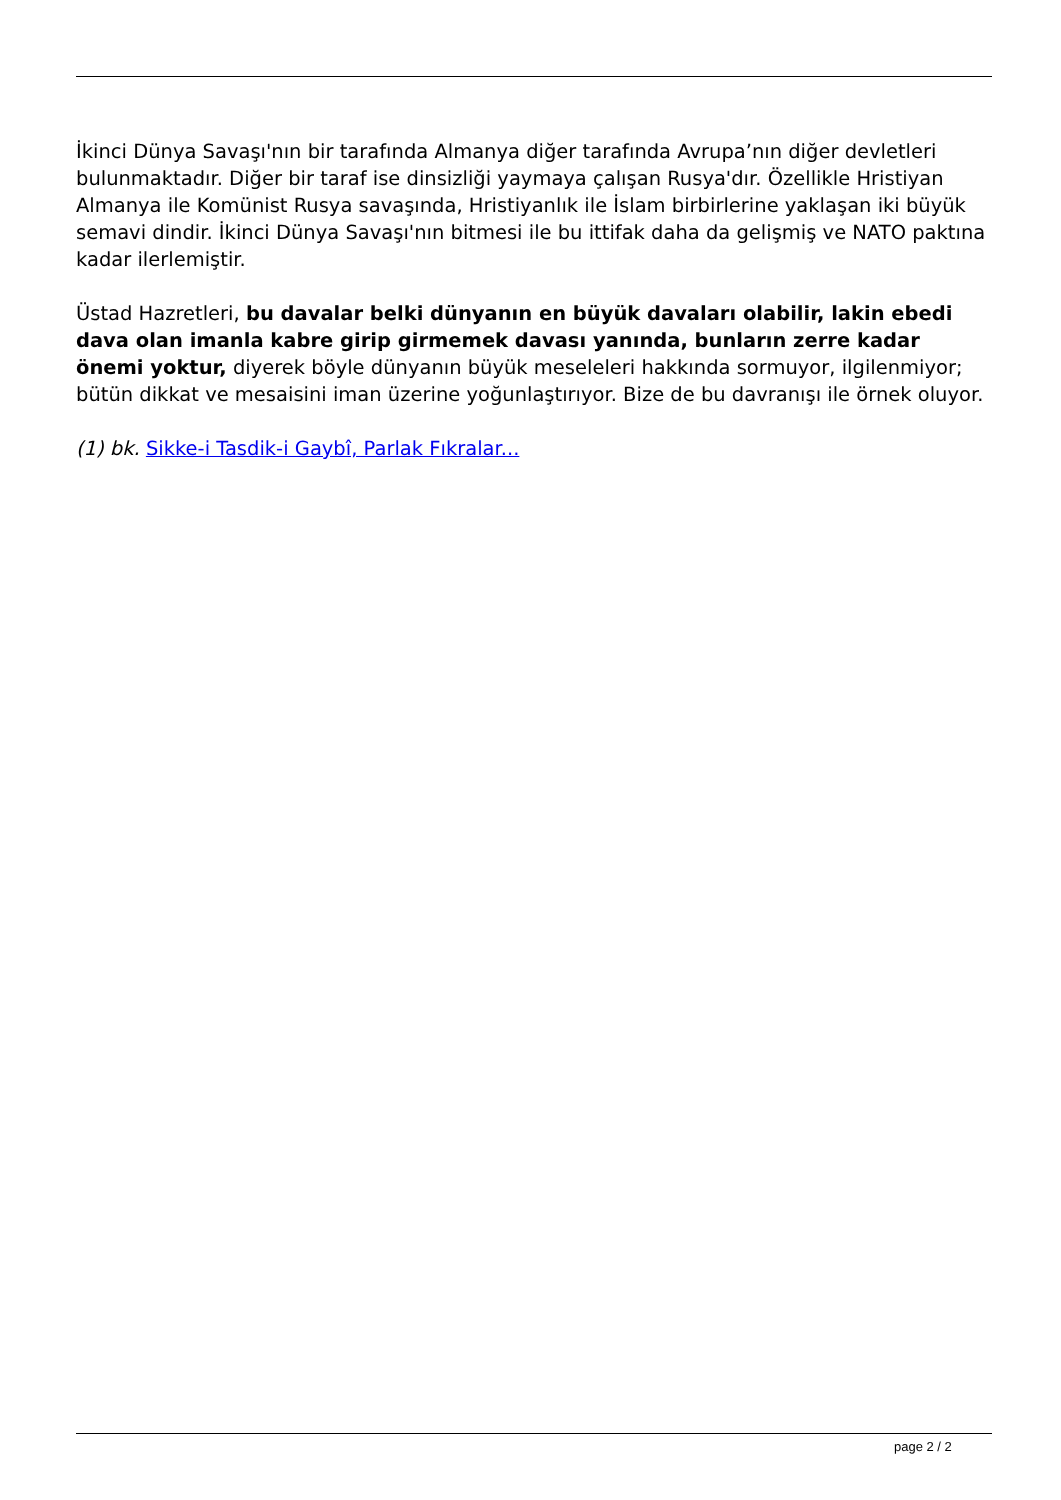İkinci Dünya Savaşı'nın bir tarafında Almanya diğer tarafında Avrupa’nın diğer devletleri bulunmaktadır. Diğer bir taraf ise dinsizliği yaymaya çalışan Rusya'dır. Özellikle Hristiyan Almanya ile Komünist Rusya savaşında, Hristiyanlık ile İslam birbirlerine yaklaşan iki büyük semavi dindir. İkinci Dünya Savaşı'nın bitmesi ile bu ittifak daha da gelişmiş ve NATO paktına kadar ilerlemiştir.
Üstad Hazretleri, bu davalar belki dünyanın en büyük davaları olabilir, lakin ebedi dava olan imanla kabre girip girmemek davası yanında, bunların zerre kadar önemi yoktur, diyerek böyle dünyanın büyük meseleleri hakkında sormuyor, ilgilenmiyor; bütün dikkat ve mesaisini iman üzerine yoğunlaştırıyor. Bize de bu davranışı ile örnek oluyor.
(1) bk. Sikke-i Tasdik-i Gaybî, Parlak Fıkralar...
page 2 / 2